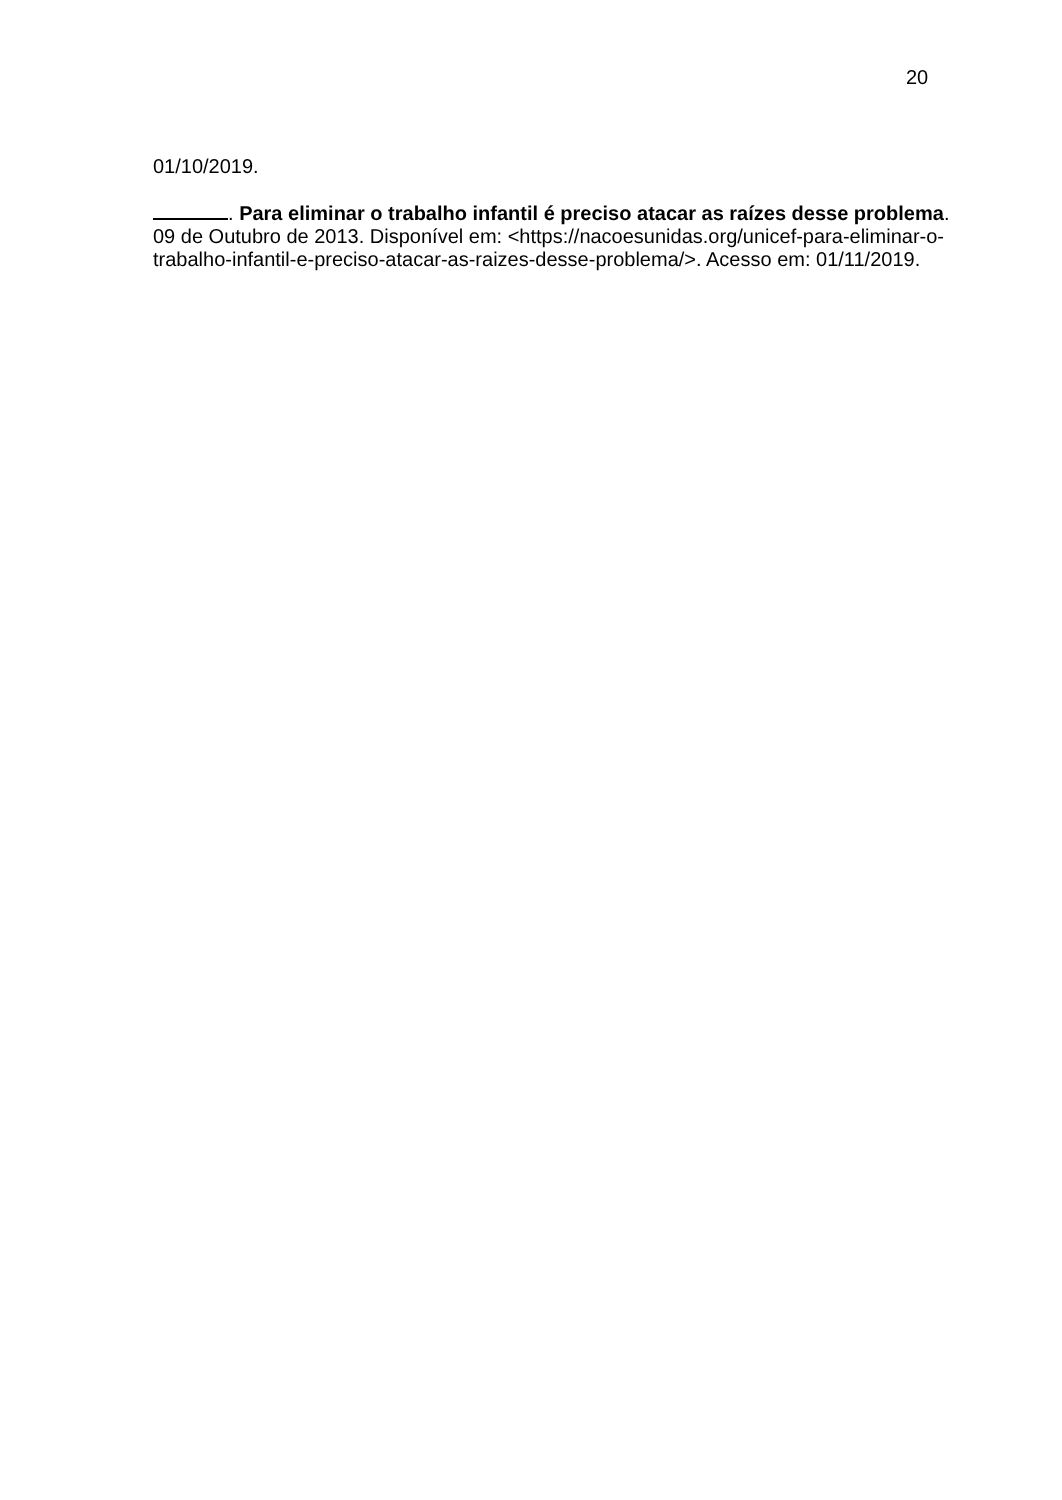20
01/10/2019.
. Para eliminar o trabalho infantil é preciso atacar as raízes desse problema. 09 de Outubro de 2013. Disponível em: <https://nacoesunidas.org/unicef-para-eliminar-o-trabalho-infantil-e-preciso-atacar-as-raizes-desse-problema/>. Acesso em: 01/11/2019.